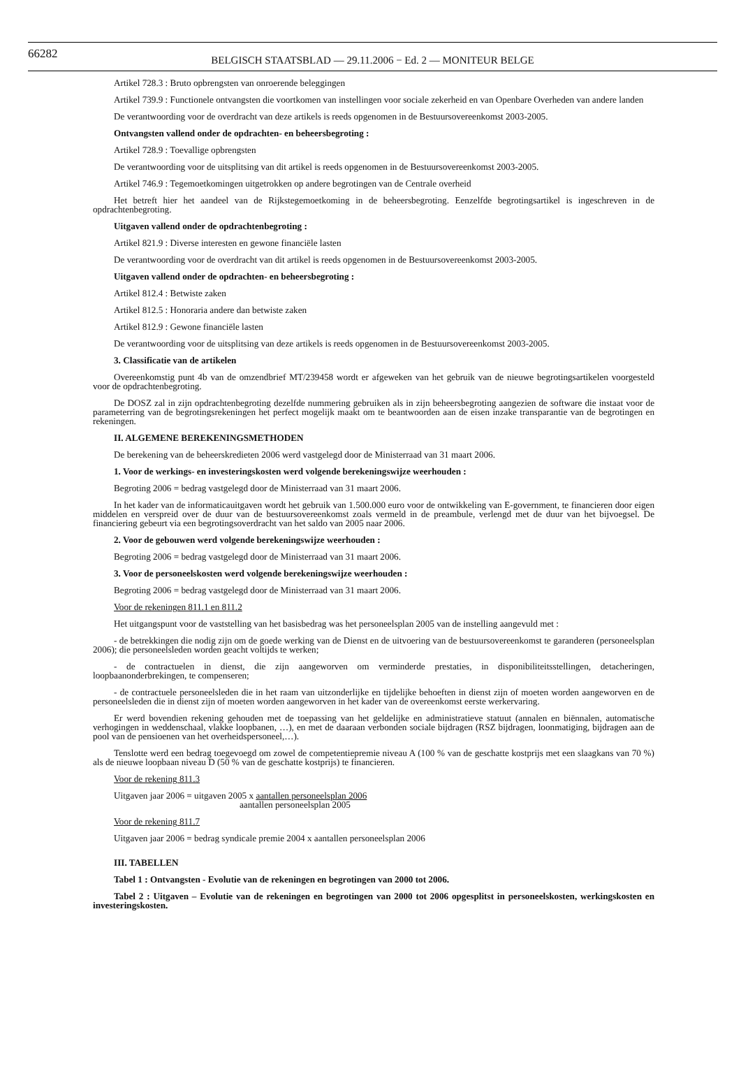66282
BELGISCH STAATSBLAD — 29.11.2006 − Ed. 2 — MONITEUR BELGE
Artikel 728.3 : Bruto opbrengsten van onroerende beleggingen
Artikel 739.9 : Functionele ontvangsten die voortkomen van instellingen voor sociale zekerheid en van Openbare Overheden van andere landen
De verantwoording voor de overdracht van deze artikels is reeds opgenomen in de Bestuursovereenkomst 2003-2005.
Ontvangsten vallend onder de opdrachten- en beheersbegroting :
Artikel 728.9 : Toevallige opbrengsten
De verantwoording voor de uitsplitsing van dit artikel is reeds opgenomen in de Bestuursovereenkomst 2003-2005.
Artikel 746.9 : Tegemoetkomingen uitgetrokken op andere begrotingen van de Centrale overheid
Het betreft hier het aandeel van de Rijkstegemoetkoming in de beheersbegroting. Eenzelfde begrotingsartikel is ingeschreven in de opdrachtenbegroting.
Uitgaven vallend onder de opdrachtenbegroting :
Artikel 821.9 : Diverse interesten en gewone financiële lasten
De verantwoording voor de overdracht van dit artikel is reeds opgenomen in de Bestuursovereenkomst 2003-2005.
Uitgaven vallend onder de opdrachten- en beheersbegroting :
Artikel 812.4 : Betwiste zaken
Artikel 812.5 : Honoraria andere dan betwiste zaken
Artikel 812.9 : Gewone financiële lasten
De verantwoording voor de uitsplitsing van deze artikels is reeds opgenomen in de Bestuursovereenkomst 2003-2005.
3. Classificatie van de artikelen
Overeenkomstig punt 4b van de omzendbrief MT/239458 wordt er afgeweken van het gebruik van de nieuwe begrotingsartikelen voorgesteld voor de opdrachtenbegroting.
De DOSZ zal in zijn opdrachtenbegroting dezelfde nummering gebruiken als in zijn beheersbegroting aangezien de software die instaat voor de parameterring van de begrotingsrekeningen het perfect mogelijk maakt om te beantwoorden aan de eisen inzake transparantie van de begrotingen en rekeningen.
II. ALGEMENE BEREKENINGSMETHODEN
De berekening van de beheerskredieten 2006 werd vastgelegd door de Ministerraad van 31 maart 2006.
1. Voor de werkings- en investeringskosten werd volgende berekeningswijze weerhouden :
Begroting 2006 = bedrag vastgelegd door de Ministerraad van 31 maart 2006.
In het kader van de informaticauitgaven wordt het gebruik van 1.500.000 euro voor de ontwikkeling van E-government, te financieren door eigen middelen en verspreid over de duur van de bestuursovereenkomst zoals vermeld in de preambule, verlengd met de duur van het bijvoegsel. De financiering gebeurt via een begrotingsoverdracht van het saldo van 2005 naar 2006.
2. Voor de gebouwen werd volgende berekeningswijze weerhouden :
Begroting 2006 = bedrag vastgelegd door de Ministerraad van 31 maart 2006.
3. Voor de personeelskosten werd volgende berekeningswijze weerhouden :
Begroting 2006 = bedrag vastgelegd door de Ministerraad van 31 maart 2006.
Voor de rekeningen 811.1 en 811.2
Het uitgangspunt voor de vaststelling van het basisbedrag was het personeelsplan 2005 van de instelling aangevuld met :
- de betrekkingen die nodig zijn om de goede werking van de Dienst en de uitvoering van de bestuursovereenkomst te garanderen (personeelsplan 2006); die personeelsleden worden geacht voltijds te werken;
- de contractuelen in dienst, die zijn aangeworven om verminderde prestaties, in disponibiliteitsstellingen, detacheringen, loopbaanonderbrekingen, te compenseren;
- de contractuele personeelsleden die in het raam van uitzonderlijke en tijdelijke behoeften in dienst zijn of moeten worden aangeworven en de personeelsleden die in dienst zijn of moeten worden aangeworven in het kader van de overeenkomst eerste werkervaring.
Er werd bovendien rekening gehouden met de toepassing van het geldelijke en administratieve statuut (annalen en biënnalen, automatische verhogingen in weddenschaal, vlakke loopbanen, …), en met de daaraan verbonden sociale bijdragen (RSZ bijdragen, loonmatiging, bijdragen aan de pool van de pensioenen van het overheidspersoneel,…).
Tenslotte werd een bedrag toegevoegd om zowel de competentiepremie niveau A (100 % van de geschatte kostprijs met een slaagkans van 70 %) als de nieuwe loopbaan niveau D (50 % van de geschatte kostprijs) te financieren.
Voor de rekening 811.3
Uitgaven jaar 2006 = uitgaven 2005 x aantallen personeelsplan 2006
aantallen personeelsplan 2005
Voor de rekening 811.7
Uitgaven jaar 2006 = bedrag syndicale premie 2004 x aantallen personeelsplan 2006
III. TABELLEN
Tabel 1 : Ontvangsten - Evolutie van de rekeningen en begrotingen van 2000 tot 2006.
Tabel 2 : Uitgaven – Evolutie van de rekeningen en begrotingen van 2000 tot 2006 opgesplitst in personeelskosten, werkingskosten en investeringskosten.